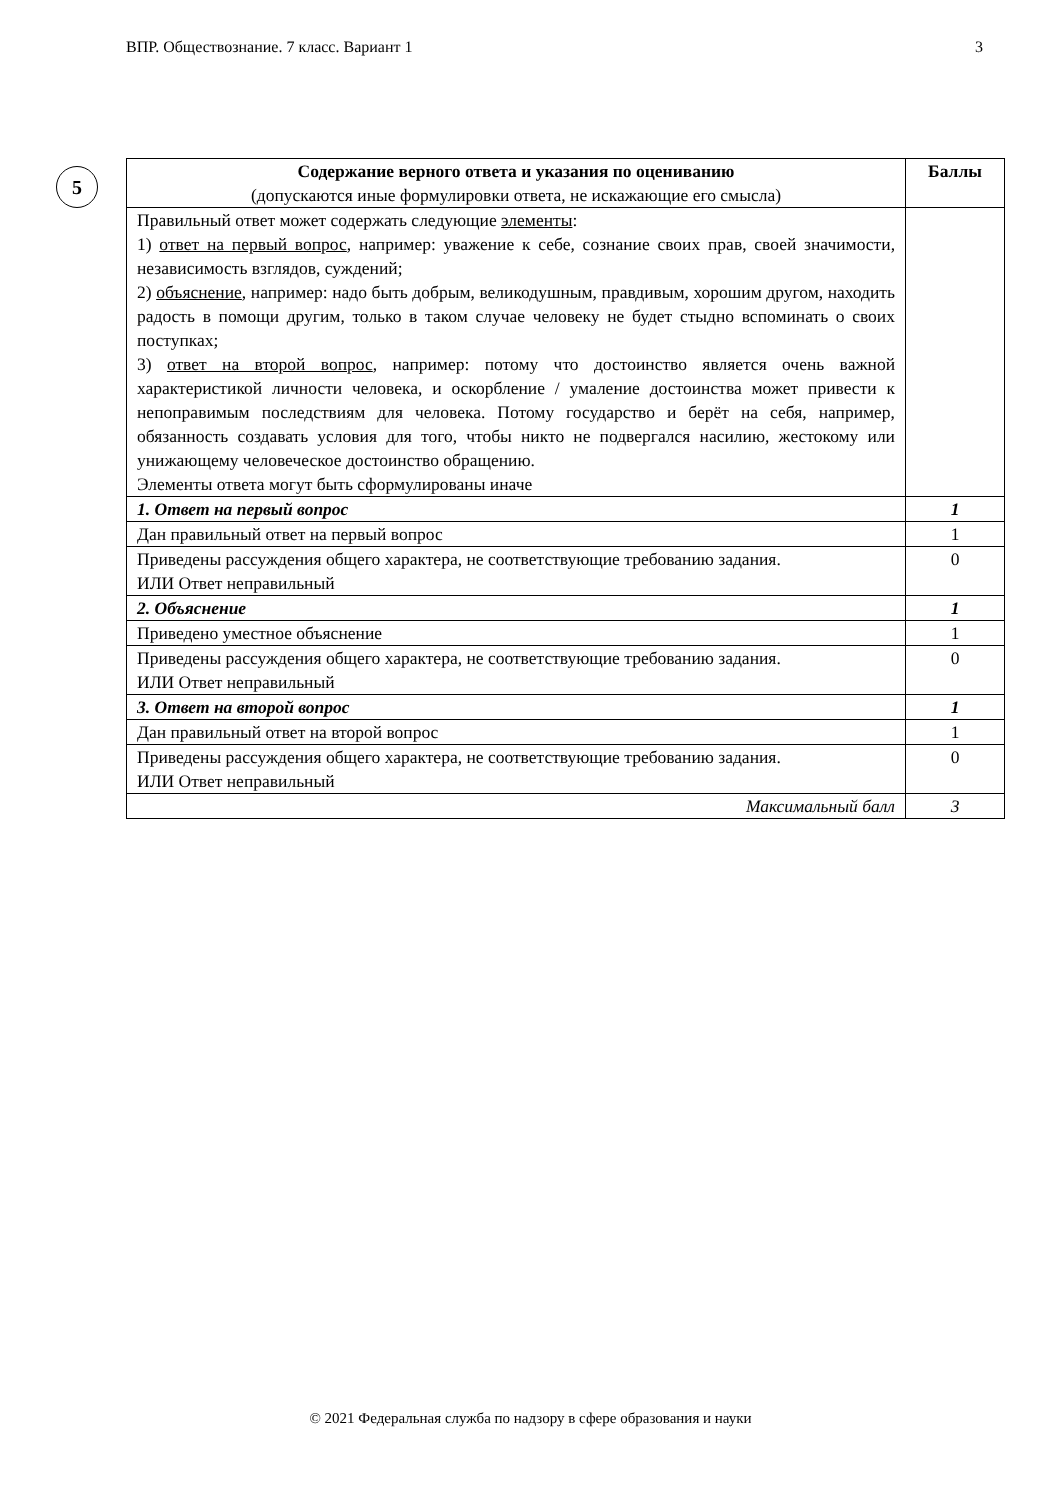ВПР. Обществознание. 7 класс. Вариант 1 3
5
| Содержание верного ответа и указания по оцениванию (допускаются иные формулировки ответа, не искажающие его смысла) | Баллы |
| --- | --- |
| Правильный ответ может содержать следующие элементы : 1) ответ на первый вопрос , например: уважение к себе, сознание своих прав, своей значимости, независимость взглядов, суждений; 2) объяснение , например: надо быть добрым, великодушным, правдивым, хорошим другом, находить радость в помощи другим, только в таком случае человеку не будет стыдно вспоминать о своих поступках; 3) ответ на второй вопрос , например: потому что достоинство является очень важной характеристикой личности человека, и оскорбление / умаление достоинства может привести к непоправимым последствиям для человека. Потому государство и берёт на себя, например, обязанность создавать условия для того, чтобы никто не подвергался насилию, жестокому или унижающему человеческое достоинство обращению. Элементы ответа могут быть сформулированы иначе | |
| 1. Ответ на первый вопрос | 1 |
| Дан правильный ответ на первый вопрос | 1 |
| Приведены рассуждения общего характера, не соответствующие требованию задания. ИЛИ Ответ неправильный | 0 |
| 2. Объяснение | 1 |
| Приведено уместное объяснение | 1 |
| Приведены рассуждения общего характера, не соответствующие требованию задания. ИЛИ Ответ неправильный | 0 |
| 3. Ответ на второй вопрос | 1 |
| Дан правильный ответ на второй вопрос | 1 |
| Приведены рассуждения общего характера, не соответствующие требованию задания. ИЛИ Ответ неправильный | 0 |
| Максимальный балл | 3 |
© 2021 Федеральная служба по надзору в сфере образования и науки